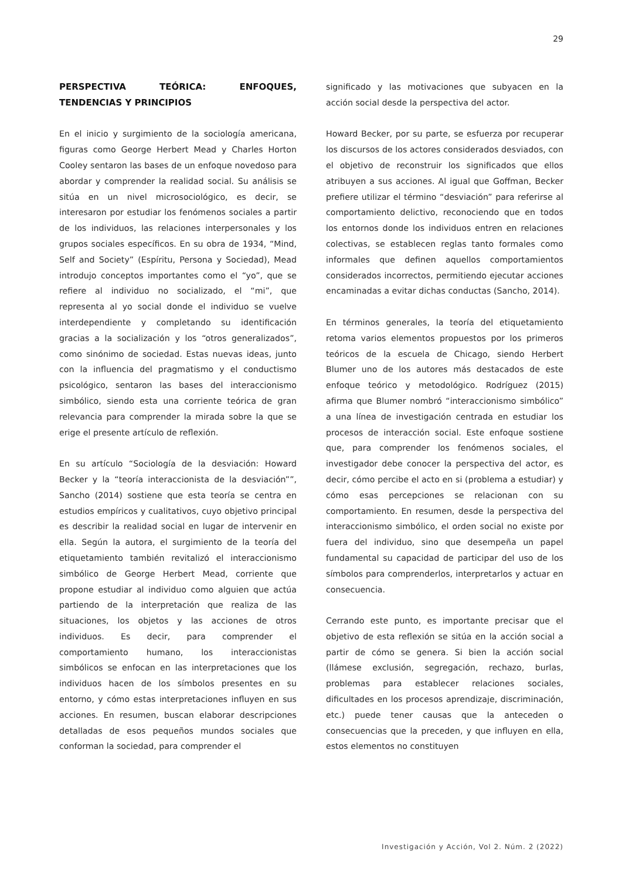29
PERSPECTIVA TEÓRICA: ENFOQUES, TENDENCIAS Y PRINCIPIOS
En el inicio y surgimiento de la sociología americana, figuras como George Herbert Mead y Charles Horton Cooley sentaron las bases de un enfoque novedoso para abordar y comprender la realidad social. Su análisis se sitúa en un nivel microsociológico, es decir, se interesaron por estudiar los fenómenos sociales a partir de los individuos, las relaciones interpersonales y los grupos sociales específicos. En su obra de 1934, “Mind, Self and Society” (Espíritu, Persona y Sociedad), Mead introdujo conceptos importantes como el “yo”, que se refiere al individuo no socializado, el “mi”, que representa al yo social donde el individuo se vuelve interdependiente y completando su identificación gracias a la socialización y los “otros generalizados”, como sinónimo de sociedad. Estas nuevas ideas, junto con la influencia del pragmatismo y el conductismo psicológico, sentaron las bases del interaccionismo simbólico, siendo esta una corriente teórica de gran relevancia para comprender la mirada sobre la que se erige el presente artículo de reflexión.
En su artículo “Sociología de la desviación: Howard Becker y la “teoría interaccionista de la desviación””, Sancho (2014) sostiene que esta teoría se centra en estudios empíricos y cualitativos, cuyo objetivo principal es describir la realidad social en lugar de intervenir en ella. Según la autora, el surgimiento de la teoría del etiquetamiento también revitalizó el interaccionismo simbólico de George Herbert Mead, corriente que propone estudiar al individuo como alguien que actúa partiendo de la interpretación que realiza de las situaciones, los objetos y las acciones de otros individuos. Es decir, para comprender el comportamiento humano, los interaccionistas simbólicos se enfocan en las interpretaciones que los individuos hacen de los símbolos presentes en su entorno, y cómo estas interpretaciones influyen en sus acciones. En resumen, buscan elaborar descripciones detalladas de esos pequeños mundos sociales que conforman la sociedad, para comprender el
significado y las motivaciones que subyacen en la acción social desde la perspectiva del actor.
Howard Becker, por su parte, se esfuerza por recuperar los discursos de los actores considerados desviados, con el objetivo de reconstruir los significados que ellos atribuyen a sus acciones. Al igual que Goffman, Becker prefiere utilizar el término “desviación” para referirse al comportamiento delictivo, reconociendo que en todos los entornos donde los individuos entren en relaciones colectivas, se establecen reglas tanto formales como informales que definen aquellos comportamientos considerados incorrectos, permitiendo ejecutar acciones encaminadas a evitar dichas conductas (Sancho, 2014).
En términos generales, la teoría del etiquetamiento retoma varios elementos propuestos por los primeros teóricos de la escuela de Chicago, siendo Herbert Blumer uno de los autores más destacados de este enfoque teórico y metodológico. Rodríguez (2015) afirma que Blumer nombró “interaccionismo simbólico” a una línea de investigación centrada en estudiar los procesos de interacción social. Este enfoque sostiene que, para comprender los fenómenos sociales, el investigador debe conocer la perspectiva del actor, es decir, cómo percibe el acto en si (problema a estudiar) y cómo esas percepciones se relacionan con su comportamiento. En resumen, desde la perspectiva del interaccionismo simbólico, el orden social no existe por fuera del individuo, sino que desempeña un papel fundamental su capacidad de participar del uso de los símbolos para comprenderlos, interpretarlos y actuar en consecuencia.
Cerrando este punto, es importante precisar que el objetivo de esta reflexión se sitúa en la acción social a partir de cómo se genera. Si bien la acción social (llámese exclusión, segregación, rechazo, burlas, problemas para establecer relaciones sociales, dificultades en los procesos aprendizaje, discriminación, etc.) puede tener causas que la anteceden o consecuencias que la preceden, y que influyen en ella, estos elementos no constituyen
Investigación y Acción, Vol 2. Núm. 2 (2022)